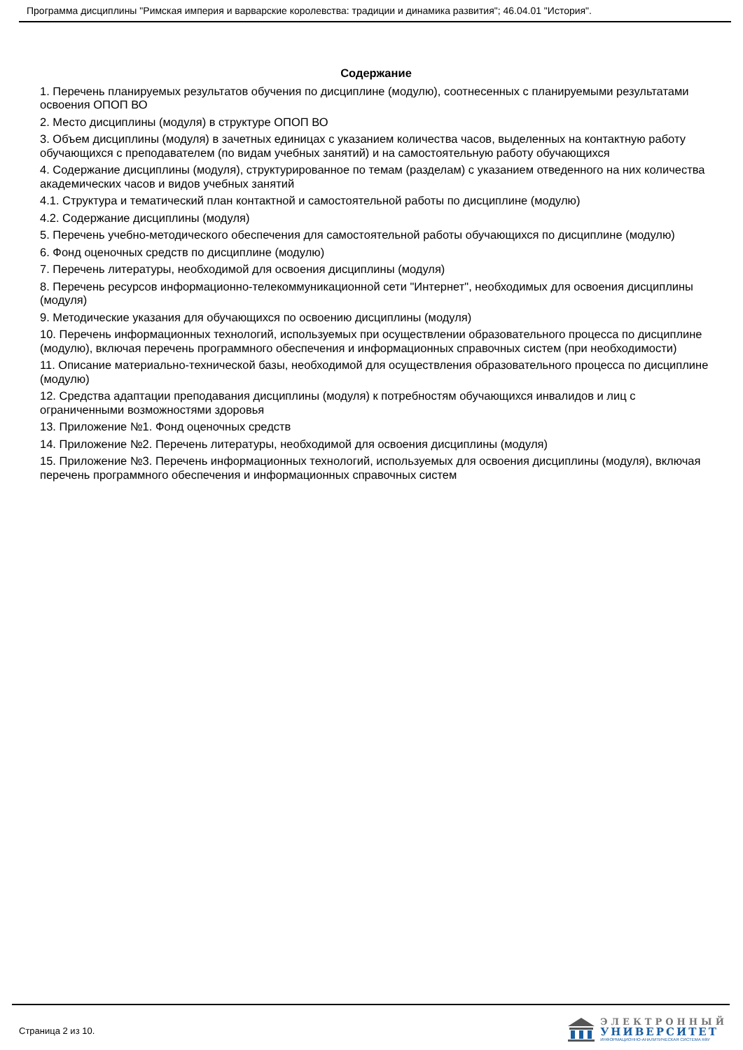Программа дисциплины "Римская империя и варварские королевства: традиции и динамика развития"; 46.04.01 "История".
Содержание
1. Перечень планируемых результатов обучения по дисциплине (модулю), соотнесенных с планируемыми результатами освоения ОПОП ВО
2. Место дисциплины (модуля) в структуре ОПОП ВО
3. Объем дисциплины (модуля) в зачетных единицах с указанием количества часов, выделенных на контактную работу обучающихся с преподавателем (по видам учебных занятий) и на самостоятельную работу обучающихся
4. Содержание дисциплины (модуля), структурированное по темам (разделам) с указанием отведенного на них количества академических часов и видов учебных занятий
4.1. Структура и тематический план контактной и самостоятельной работы по дисциплине (модулю)
4.2. Содержание дисциплины (модуля)
5. Перечень учебно-методического обеспечения для самостоятельной работы обучающихся по дисциплине (модулю)
6. Фонд оценочных средств по дисциплине (модулю)
7. Перечень литературы, необходимой для освоения дисциплины (модуля)
8. Перечень ресурсов информационно-телекоммуникационной сети "Интернет", необходимых для освоения дисциплины (модуля)
9. Методические указания для обучающихся по освоению дисциплины (модуля)
10. Перечень информационных технологий, используемых при осуществлении образовательного процесса по дисциплине (модулю), включая перечень программного обеспечения и информационных справочных систем (при необходимости)
11. Описание материально-технической базы, необходимой для осуществления образовательного процесса по дисциплине (модулю)
12. Средства адаптации преподавания дисциплины (модуля) к потребностям обучающихся инвалидов и лиц с ограниченными возможностями здоровья
13. Приложение №1. Фонд оценочных средств
14. Приложение №2. Перечень литературы, необходимой для освоения дисциплины (модуля)
15. Приложение №3. Перечень информационных технологий, используемых для освоения дисциплины (модуля), включая перечень программного обеспечения и информационных справочных систем
Страница 2 из 10.
ЭЛЕКТРОННЫЙ
УНИВЕРСИТЕТ
ИНФОРМАЦИОННО-АНАЛИТИЧЕСКАЯ СИСТЕМА КФУ